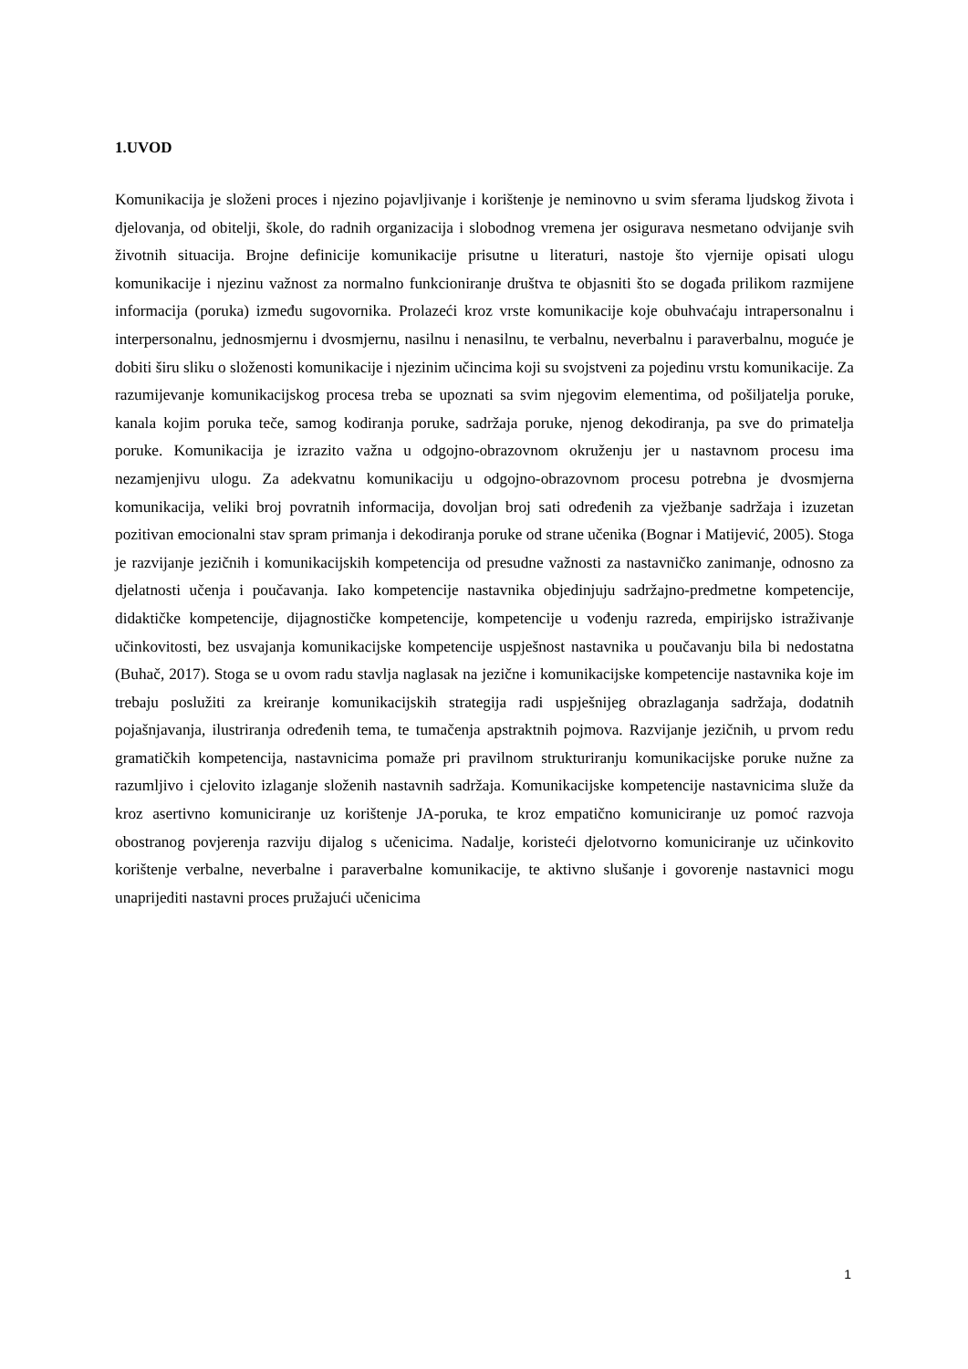1.UVOD
Komunikacija je složeni proces i njezino pojavljivanje i korištenje je neminovno u svim sferama ljudskog života i djelovanja, od obitelji, škole, do radnih organizacija i slobodnog vremena jer osigurava nesmetano odvijanje svih životnih situacija. Brojne definicije komunikacije prisutne u literaturi, nastoje što vjernije opisati ulogu komunikacije i njezinu važnost za normalno funkcioniranje društva te objasniti što se događa prilikom razmijene informacija (poruka) između sugovornika. Prolazeći kroz vrste komunikacije koje obuhvaćaju intrapersonalnu i interpersonalnu, jednosmjernu i dvosmjernu, nasilnu i nenasilnu, te verbalnu, neverbalnu i paraverbalnu, moguće je dobiti širu sliku o složenosti komunikacije i njezinim učincima koji su svojstveni za pojedinu vrstu komunikacije. Za razumijevanje komunikacijskog procesa treba se upoznati sa svim njegovim elementima, od pošiljatelja poruke, kanala kojim poruka teče, samog kodiranja poruke, sadržaja poruke, njenog dekodiranja, pa sve do primatelja poruke. Komunikacija je izrazito važna u odgojno-obrazovnom okruženju jer u nastavnom procesu ima nezamjenjivu ulogu. Za adekvatnu komunikaciju u odgojno-obrazovnom procesu potrebna je dvosmjerna komunikacija, veliki broj povratnih informacija, dovoljan broj sati određenih za vježbanje sadržaja i izuzetan pozitivan emocionalni stav spram primanja i dekodiranja poruke od strane učenika (Bognar i Matijević, 2005). Stoga je razvijanje jezičnih i komunikacijskih kompetencija od presudne važnosti za nastavničko zanimanje, odnosno za djelatnosti učenja i poučavanja. Iako kompetencije nastavnika objedinjuju sadržajno-predmetne kompetencije, didaktičke kompetencije, dijagnostičke kompetencije, kompetencije u vođenju razreda, empirijsko istraživanje učinkovitosti, bez usvajanja komunikacijske kompetencije uspješnost nastavnika u poučavanju bila bi nedostatna (Buhač, 2017). Stoga se u ovom radu stavlja naglasak na jezične i komunikacijske kompetencije nastavnika koje im trebaju poslužiti za kreiranje komunikacijskih strategija radi uspješnijeg obrazlaganja sadržaja, dodatnih pojašnjavanja, ilustriranja određenih tema, te tumačenja apstraktnih pojmova. Razvijanje jezičnih, u prvom redu gramatičkih kompetencija, nastavnicima pomaže pri pravilnom strukturiranju komunikacijske poruke nužne za razumljivo i cjelovito izlaganje složenih nastavnih sadržaja. Komunikacijske kompetencije nastavnicima služe da kroz asertivno komuniciranje uz korištenje JA-poruka, te kroz empatično komuniciranje uz pomoć razvoja obostranog povjerenja razviju dijalog s učenicima. Nadalje, koristeći djelotvorno komuniciranje uz učinkovito korištenje verbalne, neverbalne i paraverbalne komunikacije, te aktivno slušanje i govorenje nastavnici mogu unaprijediti nastavni proces pružajući učenicima
1